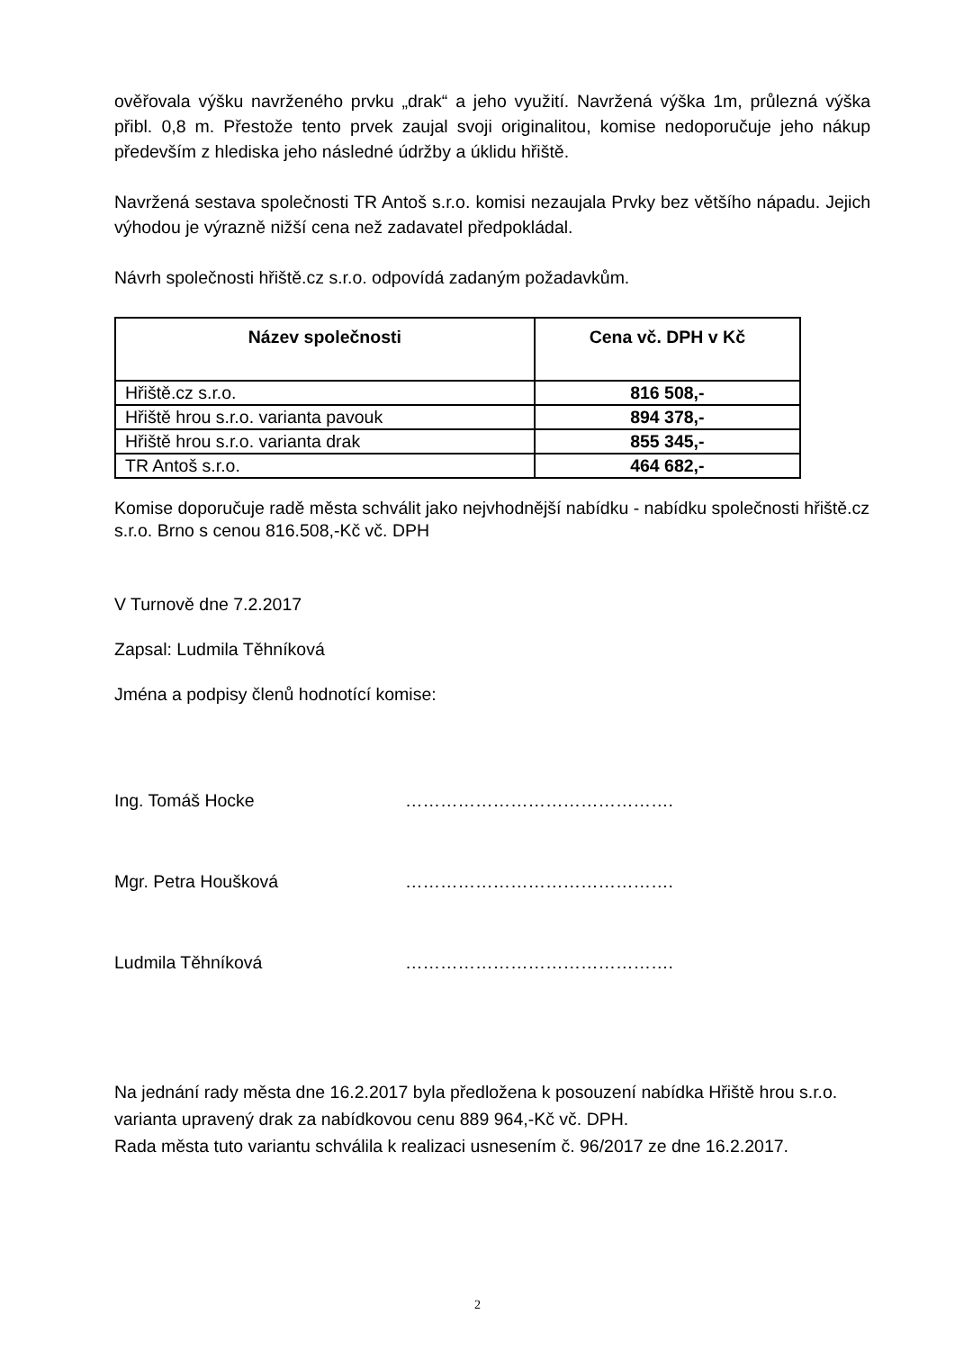ověřovala výšku navrženého prvku „drak“ a jeho využití. Navržená výška 1m, průlezná výška přibl. 0,8 m. Přestože tento prvek zaujal svoji originalitou, komise nedoporučuje jeho nákup především z hlediska jeho následné údržby a úklidu hřiště.
Navržená sestava společnosti TR Antoš s.r.o. komisi nezaujala Prvky bez většího nápadu. Jejich výhodou je výrazně nižší cena než zadavatel předpokládal.
Návrh společnosti hřiště.cz s.r.o. odpovídá zadaným požadavkům.
| Název společnosti | Cena vč. DPH v Kč |
| --- | --- |
| Hřiště.cz s.r.o. | 816 508,- |
| Hřiště hrou s.r.o. varianta pavouk | 894 378,- |
| Hřiště hrou s.r.o. varianta drak | 855 345,- |
| TR Antoš s.r.o. | 464 682,- |
Komise doporučuje radě města schválit jako nejvhodnější nabídku - nabídku společnosti hřiště.cz s.r.o. Brno s cenou 816.508,-Kč vč. DPH
V Turnově dne 7.2.2017
Zapsal: Ludmila Těhníková
Jména a podpisy členů hodnotící komise:
Ing. Tomáš Hocke ……………………………………….
Mgr. Petra Houšková ……………………………………….
Ludmila Těhníková ……………………………………….
Na jednání rady města dne 16.2.2017 byla předložena k posouzení nabídka Hřiště hrou s.r.o. varianta upravený drak za nabídkovou cenu 889 964,-Kč vč. DPH.
Rada města tuto variantu schválila k realizaci usnesením č. 96/2017 ze dne 16.2.2017.
2